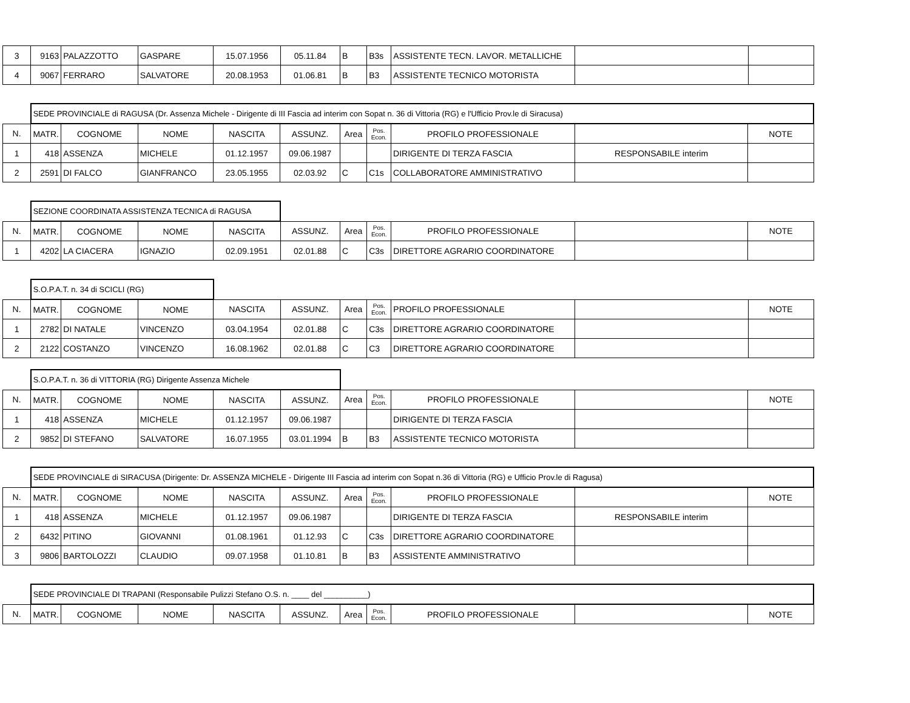| 3 | 9163 | PALAZZOTTO | GASPARE | 15.07.1956 | 05.11.84 | B | B3s | ASSISTENTE TECN. LAVOR. METALLICHE | | |
| 4 | 9067 | FERRARO | SALVATORE | 20.08.1953 | 01.06.81 | B | B3 | ASSISTENTE TECNICO MOTORISTA | | |
| | SEDE PROVINCIALE di RAGUSA (Dr. Assenza Michele - Dirigente di III Fascia ad interim con Sopat n. 36 di Vittoria (RG) e l'Ufficio Prov.le di Siracusa) | | | | | | | | | |
| N. | MATR. | COGNOME | NOME | NASCITA | ASSUNZ. | Area | Pos. Econ. | PROFILO PROFESSIONALE | | NOTE |
| 1 | 418 | ASSENZA | MICHELE | 01.12.1957 | 09.06.1987 | | | DIRIGENTE DI TERZA FASCIA | RESPONSABILE interim | |
| 2 | 2591 | DI FALCO | GIANFRANCO | 23.05.1955 | 02.03.92 | C | C1s | COLLABORATORE AMMINISTRATIVO | | |
| | SEZIONE COORDINATA ASSISTENZA TECNICA di RAGUSA | | | | | | | | | |
| N. | MATR. | COGNOME | NOME | NASCITA | ASSUNZ. | Area | Pos. Econ. | PROFILO PROFESSIONALE | | NOTE |
| 1 | 4202 | LA CIACERA | IGNAZIO | 02.09.1951 | 02.01.88 | C | C3s | DIRETTORE AGRARIO COORDINATORE | | |
| | S.O.P.A.T. n. 34 di SCICLI (RG) | | | | | | | | | |
| N. | MATR. | COGNOME | NOME | NASCITA | ASSUNZ. | Area | Pos. Econ. | PROFILO PROFESSIONALE | | NOTE |
| 1 | 2782 | DI NATALE | VINCENZO | 03.04.1954 | 02.01.88 | C | C3s | DIRETTORE AGRARIO COORDINATORE | | |
| 2 | 2122 | COSTANZO | VINCENZO | 16.08.1962 | 02.01.88 | C | C3 | DIRETTORE AGRARIO COORDINATORE | | |
| | S.O.P.A.T. n. 36 di VITTORIA (RG) Dirigente Assenza Michele | | | | | | | | | |
| N. | MATR. | COGNOME | NOME | NASCITA | ASSUNZ. | Area | Pos. Econ. | PROFILO PROFESSIONALE | | NOTE |
| 1 | 418 | ASSENZA | MICHELE | 01.12.1957 | 09.06.1987 | | | DIRIGENTE DI TERZA FASCIA | | |
| 2 | 9852 | DI STEFANO | SALVATORE | 16.07.1955 | 03.01.1994 | B | B3 | ASSISTENTE TECNICO MOTORISTA | | |
| | SEDE PROVINCIALE di SIRACUSA (Dirigente: Dr. ASSENZA MICHELE - Dirigente III Fascia ad interim con Sopat n.36 di Vittoria (RG) e Ufficio Prov.le di Ragusa) | | | | | | | | | |
| N. | MATR. | COGNOME | NOME | NASCITA | ASSUNZ. | Area | Pos. Econ. | PROFILO PROFESSIONALE | | NOTE |
| 1 | 418 | ASSENZA | MICHELE | 01.12.1957 | 09.06.1987 | | | DIRIGENTE DI TERZA FASCIA | RESPONSABILE interim | |
| 2 | 6432 | PITINO | GIOVANNI | 01.08.1961 | 01.12.93 | C | C3s | DIRETTORE AGRARIO COORDINATORE | | |
| 3 | 9806 | BARTOLOZZI | CLAUDIO | 09.07.1958 | 01.10.81 | B | B3 | ASSISTENTE AMMINISTRATIVO | | |
| | SEDE PROVINCIALE DI TRAPANI (Responsabile Pulizzi Stefano O.S. n. ____ del __________) | | | | | | | | | |
| N. | MATR. | COGNOME | NOME | NASCITA | ASSUNZ. | Area | Pos. Econ. | PROFILO PROFESSIONALE | | NOTE |